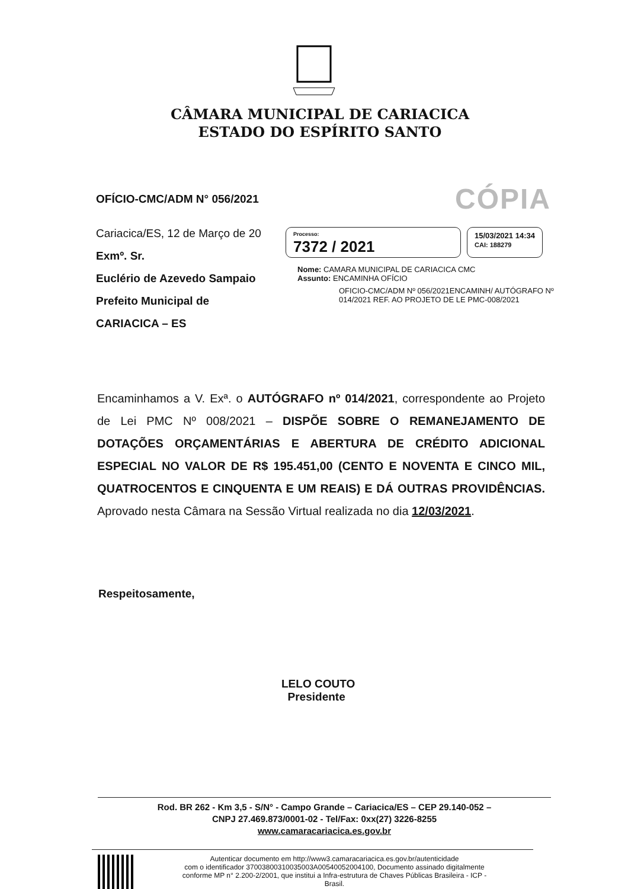CÂMARA MUNICIPAL DE CARIACICA
ESTADO DO ESPÍRITO SANTO
OFÍCIO-CMC/ADM N° 056/2021
CÓPIA
Cariacica/ES, 12 de Março de 20
Exmº. Sr.
Euclério de Azevedo Sampaio
Prefeito Municipal de
CARIACICA – ES
Processo:
7372 / 2021
15/03/2021 14:34
CAI: 188279
Nome: CAMARA MUNICIPAL DE CARIACICA CMC
Assunto: ENCAMINHA OFÍCIO
OFICIO-CMC/ADM Nº 056/2021ENCAMINH/ AUTÓGRAFO Nº 014/2021 REF. AO PROJETO DE LE PMC-008/2021
Encaminhamos a V. Exª. o AUTÓGRAFO nº 014/2021, correspondente ao Projeto de Lei PMC Nº 008/2021 – DISPÕE SOBRE O REMANEJAMENTO DE DOTAÇÕES ORÇAMENTÁRIAS E ABERTURA DE CRÉDITO ADICIONAL ESPECIAL NO VALOR DE R$ 195.451,00 (CENTO E NOVENTA E CINCO MIL, QUATROCENTOS E CINQUENTA E UM REAIS) E DÁ OUTRAS PROVIDÊNCIAS. Aprovado nesta Câmara na Sessão Virtual realizada no dia 12/03/2021.
Respeitosamente,
LELO COUTO
Presidente
Rod. BR 262 - Km 3,5 - S/N° - Campo Grande – Cariacica/ES – CEP 29.140-052 –
CNPJ 27.469.873/0001-02 - Tel/Fax: 0xx(27) 3226-8255
www.camaracariacica.es.gov.br
Autenticar documento em http://www3.camaracariacica.es.gov.br/autenticidade
com o identificador 37003800310035003A00540052004100, Documento assinado digitalmente
conforme MP n° 2.200-2/2001, que institui a Infra-estrutura de Chaves Públicas Brasileira - ICP -
Brasil.